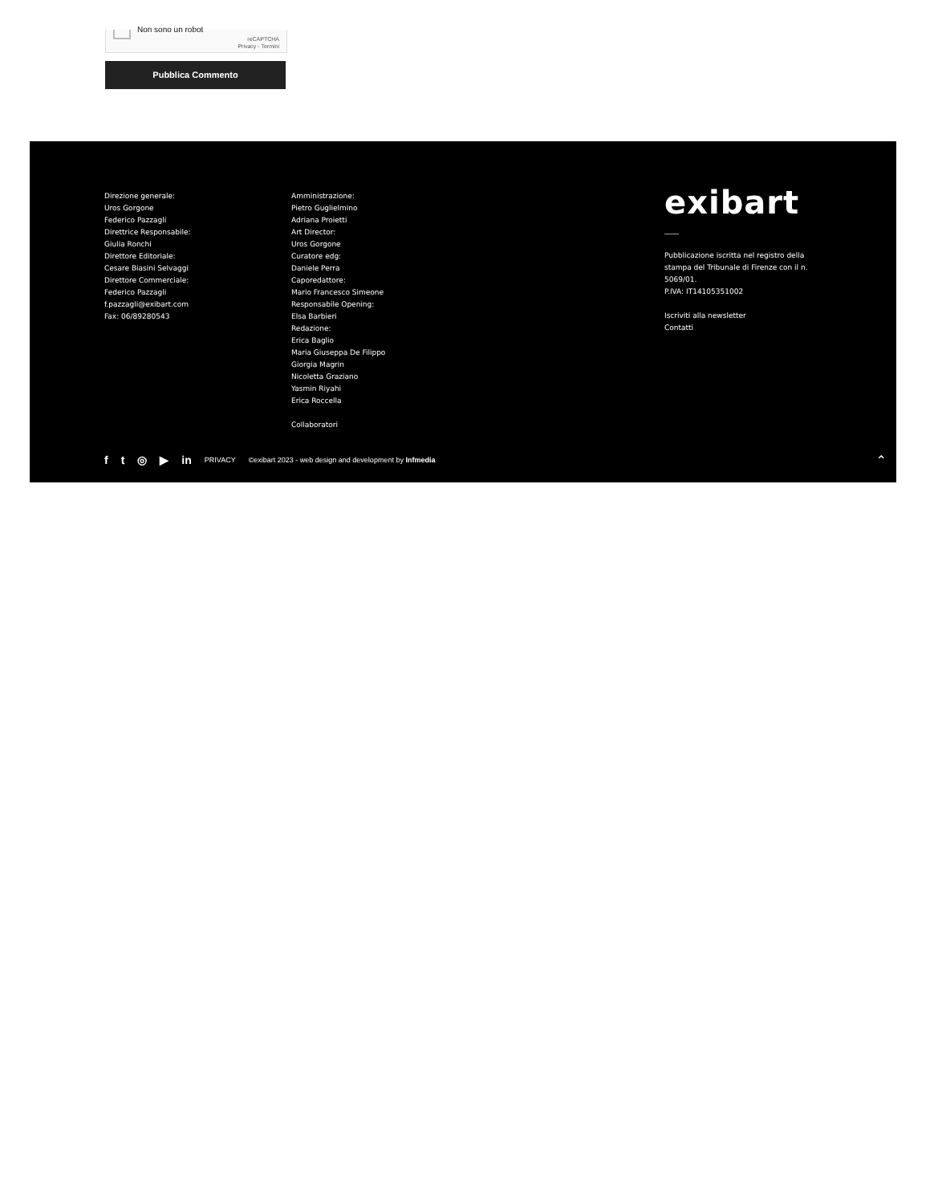Non sono un robot
reCAPTCHA
Privacy - Termini
Pubblica Commento
Direzione generale:
Uros Gorgone
Federico Pazzagli
Direttrice Responsabile:
Giulia Ronchi
Direttore Editoriale:
Cesare Biasini Selvaggi
Direttore Commerciale:
Federico Pazzagli
f.pazzagli@exibart.com
Fax: 06/89280543
Amministrazione:
Pietro Guglielmino
Adriana Proietti
Art Director:
Uros Gorgone
Curatore edg:
Daniele Perra
Caporedattore:
Mario Francesco Simeone
Responsabile Opening:
Elsa Barbieri
Redazione:
Erica Baglio
Maria Giuseppa De Filippo
Giorgia Magrin
Nicoletta Graziano
Yasmin Riyahi
Erica Roccella
Collaboratori
exibart
﹏﹏
Pubblicazione iscritta nel registro della stampa del Tribunale di Firenze con il n. 5069/01.
P.IVA: IT14105351002
Iscriviti alla newsletter
Contatti
f t ◎ ▶ in PRIVACY ©exibart 2023 - web design and development by Infmedia
⌃